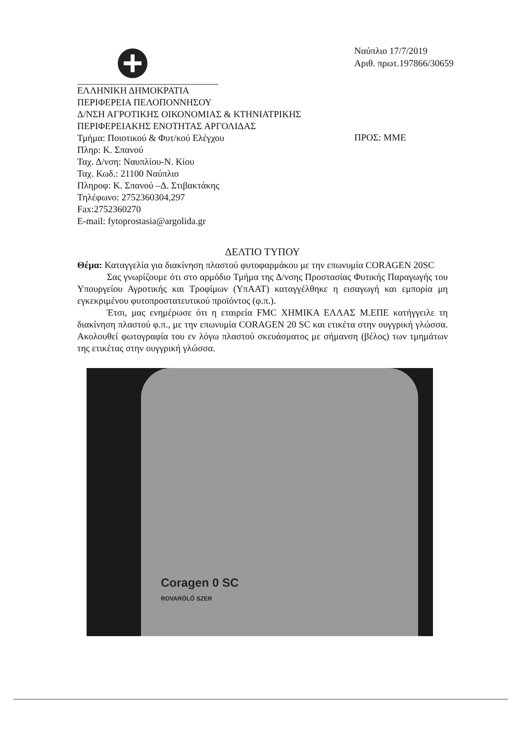ΕΛΛΗΝΙΚΗ ΔΗΜΟΚΡΑΤΙΑ
ΠΕΡΙΦΕΡΕΙΑ ΠΕΛΟΠΟΝΝΗΣΟΥ
Δ/ΝΣΗ ΑΓΡΟΤΙΚΗΣ ΟΙΚΟΝΟΜΙΑΣ & ΚΤΗΝΙΑΤΡΙΚΗΣ
ΠΕΡΙΦΕΡΕΙΑΚΗΣ ΕΝΟΤΗΤΑΣ ΑΡΓΟΛΙΔΑΣ
Τμήμα: Ποιοτικού & Φυτ/κού Ελέγχου
Πληρ: Κ. Σπανού
Ταχ. Δ/νση: Ναυπλίου-Ν. Κίου
Ταχ. Κωδ.: 21100 Ναύπλιο
Πληροφ: Κ. Σπανού –Δ. Στιβακτάκης
Τηλέφωνο: 2752360304,297
Fax:2752360270
E-mail: fytoprostasia@argolida.gr
Ναύπλιο 17/7/2019
Αριθ. πρωτ.197866/30659
ΠΡΟΣ: ΜΜΕ
ΔΕΛΤΙΟ ΤΥΠΟΥ
Θέμα: Καταγγελία για διακίνηση πλαστού φυτοφαρμάκου με την επωνυμία CORAGEN 20SC
Σας γνωρίζουμε ότι στο αρμόδιο Τμήμα της Δ/νσης Προστασίας Φυτικής Παραγωγής του Υπουργείου Αγροτικής και Τροφίμων (ΥπΑΑΤ) καταγγέλθηκε η εισαγωγή και εμπορία μη εγκεκριμένου φυτοπροστατευτικού προϊόντος (φ.π.).
Έτσι, μας ενημέρωσε ότι η εταιρεία FMC ΧΗΜΙΚΑ ΕΛΛΑΣ Μ.ΕΠΕ κατήγγειλε τη διακίνηση πλαστού φ.π., με την επωνυμία CORAGEN 20 SC και ετικέτα στην ουγγρική γλώσσα. Ακολουθεί φωτογραφία του εν λόγω πλαστού σκευάσματος με σήμανση (βέλος) των τμημάτων της ετικέτας στην ουγγρική γλώσσα.
Coragen 0 SC
ROVARÖLŐ SZER